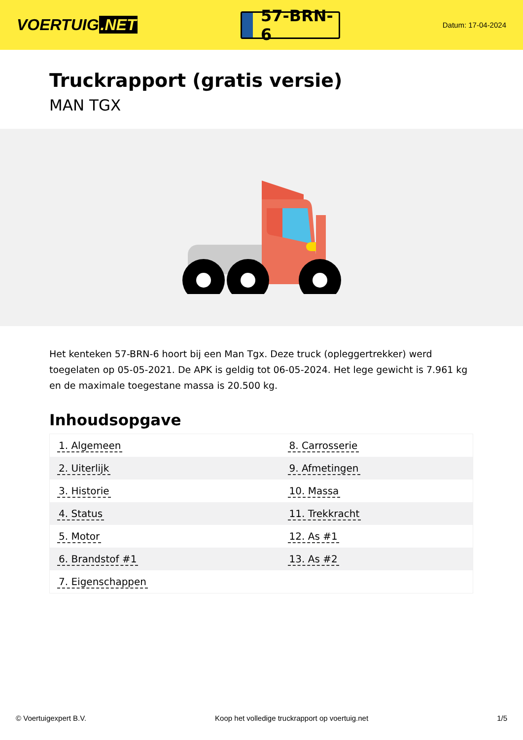VOERTUIG.NET
57-BRN-6
Datum: 17-04-2024
Truckrapport (gratis versie)
MAN TGX
Het kenteken 57-BRN-6 hoort bij een Man Tgx. Deze truck (opleggertrekker) werd toegelaten op 05-05-2021. De APK is geldig tot 06-05-2024. Het lege gewicht is 7.961 kg en de maximale toegestane massa is 20.500 kg.
Inhoudsopgave
| 1. Algemeen | 8. Carrosserie |
| 2. Uiterlijk | 9. Afmetingen |
| 3. Historie | 10. Massa |
| 4. Status | 11. Trekkracht |
| 5. Motor | 12. As #1 |
| 6. Brandstof #1 | 13. As #2 |
| 7. Eigenschappen | |
© Voertuigexpert B.V. Koop het volledige truckrapport op voertuig.net 1/5